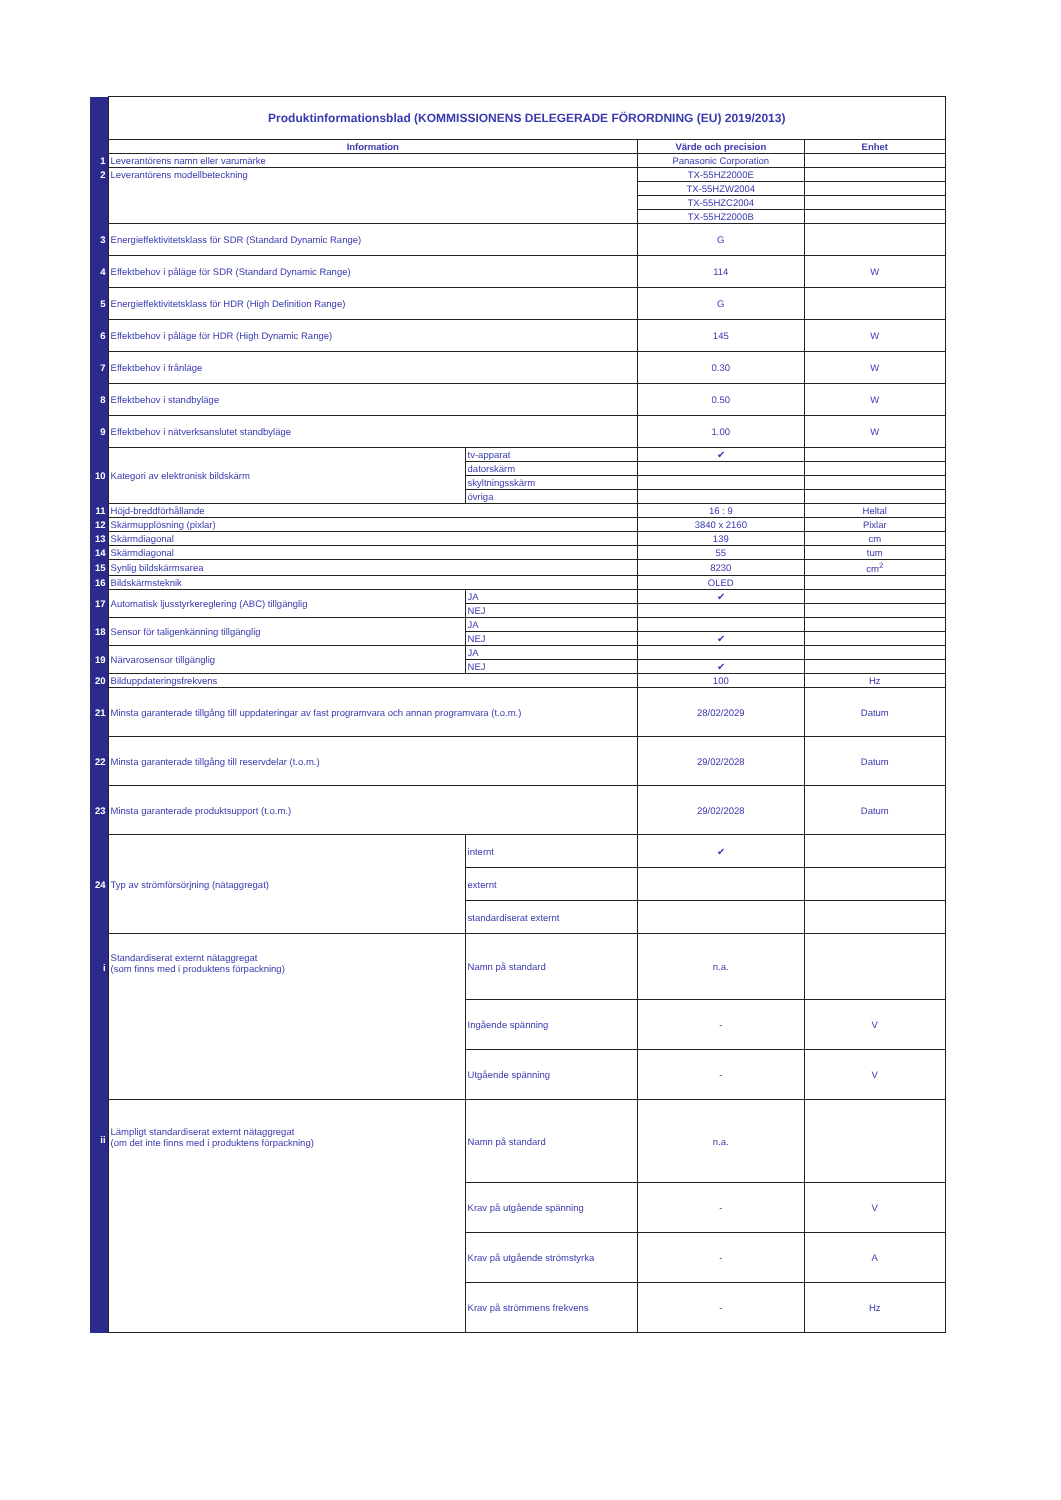| | Produktinformationsblad (KOMMISSIONENS DELEGERADE FÖRORDNING (EU) 2019/2013) | | | |
| | Information | | Värde och precision | Enhet |
| 1 | Leverantörens namn eller varumärke | | Panasonic Corporation | |
| 2 | Leverantörens modellbeteckning | | TX-55HZ2000E | |
| | | | TX-55HZW2004 | |
| | | | TX-55HZC2004 | |
| | | | TX-55HZ2000B | |
| 3 | Energieffektivitetsklass för SDR (Standard Dynamic Range) | | G | |
| 4 | Effektbehov i påläge för SDR (Standard Dynamic Range) | | 114 | W |
| 5 | Energieffektivitetsklass för HDR (High Definition Range) | | G | |
| 6 | Effektbehov i påläge för HDR (High Dynamic Range) | | 145 | W |
| 7 | Effektbehov i frånläge | | 0.30 | W |
| 8 | Effektbehov i standbyläge | | 0.50 | W |
| 9 | Effektbehov i nätverksanslutet standbyläge | | 1.00 | W |
| 10 | Kategori av elektronisk bildskärm | tv-apparat | ✔ | |
| | | datorskärm | | |
| | | skyltningsskärm | | |
| | | övriga | | |
| 11 | Höjd-breddförhållande | | 16 : 9 | Heltal |
| 12 | Skärmupplösning (pixlar) | | 3840 x 2160 | Pixlar |
| 13 | Skärmdiagonal | | 139 | cm |
| 14 | Skärmdiagonal | | 55 | tum |
| 15 | Synlig bildskärmsarea | | 8230 | cm<sup>2</sup> |
| 16 | Bildskärmsteknik | | OLED | |
| 17 | Automatisk ljusstyrkereglering (ABC) tillgänglig | JA | ✔ | |
| | | NEJ | | |
| 18 | Sensor för taligenkänning tillgänglig | JA | | |
| | | NEJ | ✔ | |
| 19 | Närvarosensor tillgänglig | JA | | |
| | | NEJ | ✔ | |
| 20 | Bilduppdateringsfrekvens | | 100 | Hz |
| 21 | Minsta garanterade tillgång till uppdateringar av fast programvara och annan programvara (t.o.m.) | | 28/02/2029 | Datum |
| 22 | Minsta garanterade tillgång till reservdelar (t.o.m.) | | 29/02/2028 | Datum |
| 23 | Minsta garanterade produktsupport (t.o.m.) | | 29/02/2028 | Datum |
| 24 | Typ av strömförsörjning (nätaggregat) | internt | ✔ | |
| | | externt | | |
| | | standardiserat externt | | |
| i | Standardiserat externt nätaggregat (som finns med i produktens förpackning) | Namn på standard | n.a. | |
| | | Ingående spänning | - | V |
| | | Utgående spänning | - | V |
| ii | Lämpligt standardiserat externt nätaggregat (om det inte finns med i produktens förpackning) | Namn på standard | n.a. | |
| | | Krav på utgående spänning | - | V |
| | | Krav på utgående strömstyrka | - | A |
| | | Krav på strömmens frekvens | - | Hz |